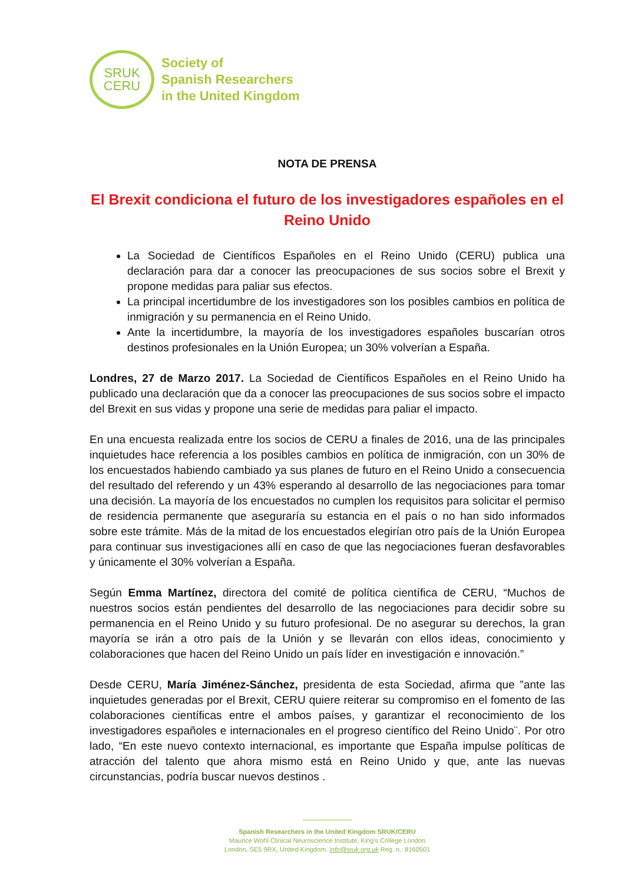SRUK
CERU
Society of
Spanish Researchers
in the United Kingdom
NOTA DE PRENSA
El Brexit condiciona el futuro de los investigadores españoles en el Reino Unido
La Sociedad de Científicos Españoles en el Reino Unido (CERU) publica una declaración para dar a conocer las preocupaciones de sus socios sobre el Brexit y propone medidas para paliar sus efectos.
La principal incertidumbre de los investigadores son los posibles cambios en política de inmigración y su permanencia en el Reino Unido.
Ante la incertidumbre, la mayoría de los investigadores españoles buscarían otros destinos profesionales en la Unión Europea; un 30% volverían a España.
Londres, 27 de Marzo 2017. La Sociedad de Científicos Españoles en el Reino Unido ha publicado una declaración que da a conocer las preocupaciones de sus socios sobre el impacto del Brexit en sus vidas y propone una serie de medidas para paliar el impacto.
En una encuesta realizada entre los socios de CERU a finales de 2016, una de las principales inquietudes hace referencia a los posibles cambios en política de inmigración, con un 30% de los encuestados habiendo cambiado ya sus planes de futuro en el Reino Unido a consecuencia del resultado del referendo y un 43% esperando al desarrollo de las negociaciones para tomar una decisión. La mayoría de los encuestados no cumplen los requisitos para solicitar el permiso de residencia permanente que aseguraría su estancia en el país o no han sido informados sobre este trámite. Más de la mitad de los encuestados elegirían otro país de la Unión Europea para continuar sus investigaciones allí en caso de que las negociaciones fueran desfavorables y únicamente el 30% volverían a España.
Según Emma Martínez, directora del comité de política científica de CERU, “Muchos de nuestros socios están pendientes del desarrollo de las negociaciones para decidir sobre su permanencia en el Reino Unido y su futuro profesional. De no asegurar su derechos, la gran mayoría se irán a otro país de la Unión y se llevarán con ellos ideas, conocimiento y colaboraciones que hacen del Reino Unido un país líder en investigación e innovación.”
Desde CERU, María Jiménez-Sánchez, presidenta de esta Sociedad, afirma que ”ante las inquietudes generadas por el Brexit, CERU quiere reiterar su compromiso en el fomento de las colaboraciones científicas entre el ambos países, y garantizar el reconocimiento de los investigadores españoles e internacionales en el progreso científico del Reino Unido¨. Por otro lado, “En este nuevo contexto internacional, es importante que España impulse políticas de atracción del talento que ahora mismo está en Reino Unido y que, ante las nuevas circunstancias, podría buscar nuevos destinos .
Spanish Researchers in the United Kingdom SRUK/CERU
Maurice Wohl Clinical Neuroscience Institute, King’s College London
London, SE5 9RX, United Kingdom. info@sruk.org.uk Reg. n.: 8160501